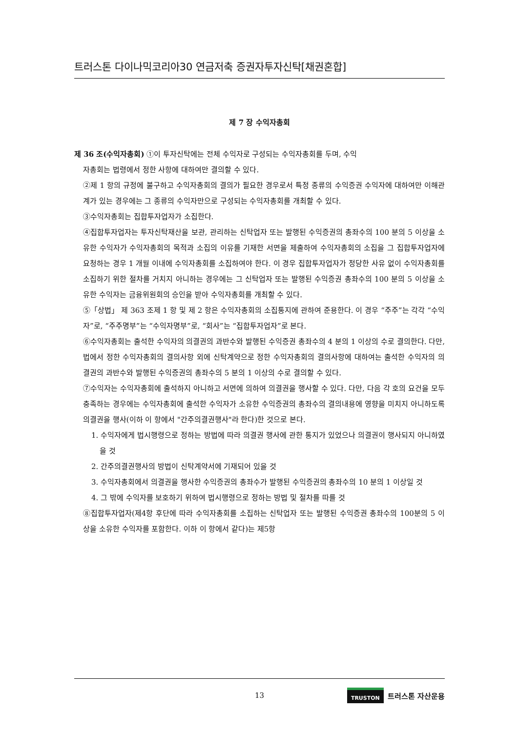트러스톤 다이나믹코리아30 연금저축 증권자투자신탁[채권혼합]
제 7 장 수익자총회
제 36 조(수익자총회) ①이 투자신탁에는 전체 수익자로 구성되는 수익자총회를 두며, 수익
자총회는 법령에서 정한 사항에 대하여만 결의할 수 있다.
②제 1 항의 규정에 불구하고 수익자총회의 결의가 필요한 경우로서 특정 종류의 수익증권 수익자에 대하여만 이해관계가 있는 경우에는 그 종류의 수익자만으로 구성되는 수익자총회를 개최할 수 있다.
③수익자총회는 집합투자업자가 소집한다.
④집합투자업자는 투자신탁재산을 보관, 관리하는 신탁업자 또는 발행된 수익증권의 총좌수의 100 분의 5 이상을 소유한 수익자가 수익자총회의 목적과 소집의 이유를 기재한 서면을 제출하여 수익자총회의 소집을 그 집합투자업자에 요청하는 경우 1 개월 이내에 수익자총회를 소집하여야 한다. 이 경우 집합투자업자가 정당한 사유 없이 수익자총회를 소집하기 위한 절차를 거치지 아니하는 경우에는 그 신탁업자 또는 발행된 수익증권 총좌수의 100 분의 5 이상을 소유한 수익자는 금융위원회의 승인을 받아 수익자총회를 개최할 수 있다.
⑤「상법」 제 363 조제 1 항 및 제 2 항은 수익자총회의 소집통지에 관하여 준용한다. 이 경우 “주주”는 각각 “수익자”로, “주주명부”는 “수익자명부”로, “회사”는 “집합투자업자”로 본다.
⑥수익자총회는 출석한 수익자의 의결권의 과반수와 발행된 수익증권 총좌수의 4 분의 1 이상의 수로 결의한다. 다만, 법에서 정한 수익자총회의 결의사항 외에 신탁계약으로 정한 수익자총회의 결의사항에 대하여는 출석한 수익자의 의결권의 과반수와 발행된 수익증권의 총좌수의 5 분의 1 이상의 수로 결의할 수 있다.
⑦수익자는 수익자총회에 출석하지 아니하고 서면에 의하여 의결권을 행사할 수 있다. 다만, 다음 각 호의 요건을 모두 충족하는 경우에는 수익자총회에 출석한 수익자가 소유한 수익증권의 총좌수의 결의내용에 영향을 미치지 아니하도록 의결권을 행사(이하 이 항에서 "간주의결권행사"라 한다)한 것으로 본다.
1. 수익자에게 법시행령으로 정하는 방법에 따라 의결권 행사에 관한 통지가 있었으나 의결권이 행사되지 아니하였을 것
2. 간주의결권행사의 방법이 신탁계약서에 기재되어 있을 것
3. 수익자총회에서 의결권을 행사한 수익증권의 총좌수가 발행된 수익증권의 총좌수의 10 분의 1 이상일 것
4. 그 밖에 수익자를 보호하기 위하여 법시행령으로 정하는 방법 및 절차를 따를 것
⑧집합투자업자(제4항 후단에 따라 수익자총회를 소집하는 신탁업자 또는 발행된 수익증권 총좌수의 100분의 5 이상을 소유한 수익자를 포함한다. 이하 이 항에서 같다)는 제5항
13 TRUSTON 트러스톤 자산운용